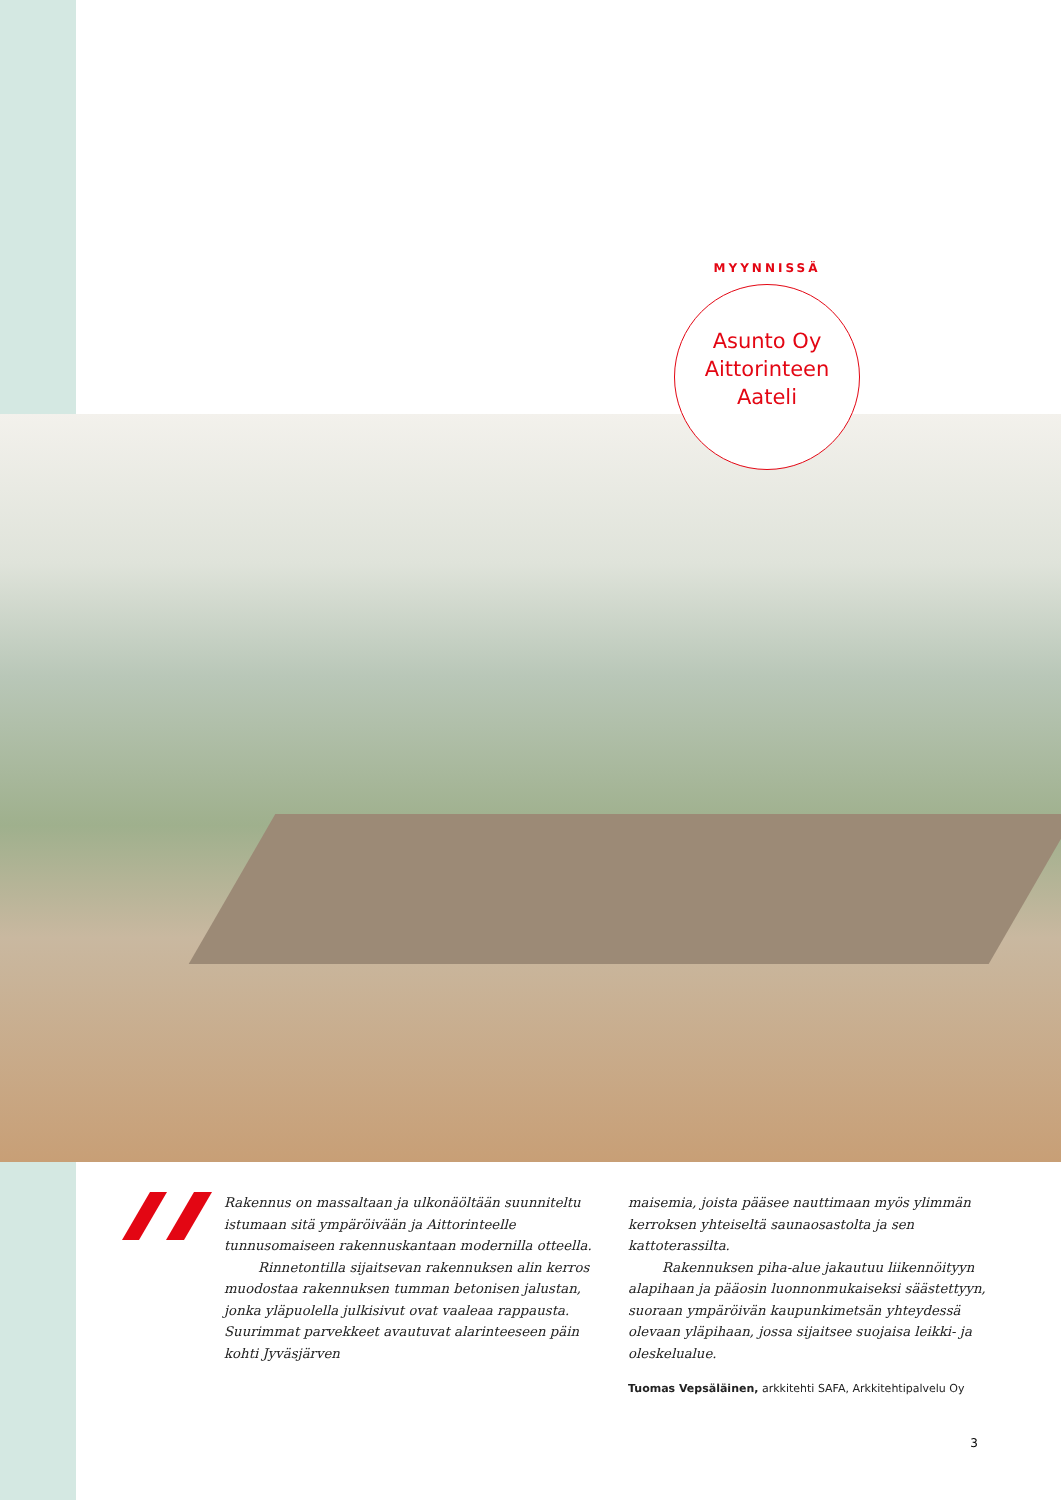MYYNNISSÄ
Asunto Oy
Aittorinteen
Aateli
Rakennus on massaltaan ja ulkonäöltään suunniteltu istumaan sitä ympäröivään ja Aittorinteelle tunnusomaiseen rakennuskantaan modernilla otteella.
Rinnetontilla sijaitsevan rakennuksen alin kerros muodostaa rakennuksen tumman betonisen jalustan, jonka yläpuolella julkisivut ovat vaaleaa rappausta. Suurimmat parvekkeet avautuvat alarinteeseen päin kohti Jyväsjärven
maisemia, joista pääsee nauttimaan myös ylimmän kerroksen yhteiseltä saunaosastolta ja sen kattoterassilta.
Rakennuksen piha-alue jakautuu liikennöityyn alapihaan ja pääosin luonnonmukaiseksi säästettyyn, suoraan ympäröivän kaupunkimetsän yhteydessä olevaan yläpihaan, jossa sijaitsee suojaisa leikki- ja oleskelualue.
Tuomas Vepsäläinen, arkkitehti SAFA, Arkkitehtipalvelu Oy
3